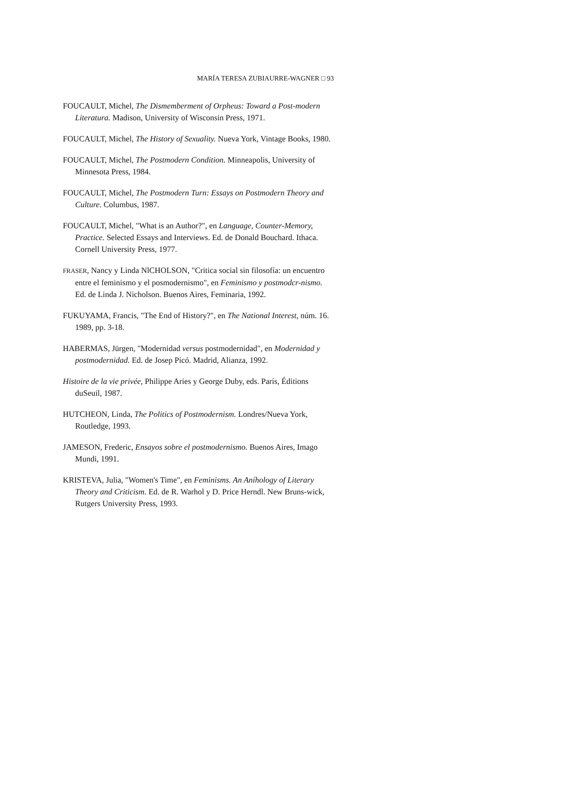MARÍA TERESA ZUBIAURRE-WAGNER □ 93
FOUCAULT, Michel, The Dismemberment of Orpheus: Toward a Post-modern Literatura. Madison, University of Wisconsin Press, 1971.
FOUCAULT, Michel, The History of Sexuality. Nueva York, Vintage Books, 1980.
FOUCAULT, Michel, The Postmodern Condition. Minneapolis, University of Minnesota Press, 1984.
FOUCAULT, Michel, The Postmodern Turn: Essays on Postmodern Theory and Culture. Columbus, 1987.
FOUCAULT, Michel, "What is an Author?", en Language, Counter-Memory, Practice. Selected Essays and Interviews. Ed. de Donald Bouchard. Ithaca. Cornell University Press, 1977.
FRASER, Nancy y Linda NlCHOLSON, "Critica social sin filosofía: un encuentro entre el feminismo y el posmodernismo", en Feminismo y postmodcr-nismo. Ed. de Linda J. Nicholson. Buenos Aires, Feminaria, 1992.
FUKUYAMA, Francis, "The End of History?", en The National Interest, núm. 16. 1989, pp. 3-18.
HABERMAS, Jürgen, "Modernidad versus postmodernidad", en Modernidad y postmodernidad. Ed. de Josep Picó. Madrid, Alianza, 1992.
Histoire de la vie privée, Philippe Aries y George Duby, eds. París, Éditions duSeuil, 1987.
HUTCHEON, Linda, The Politics of Postmodernism. Londres/Nueva York, Routledge, 1993.
JAMESON, Frederic, Ensayos sobre el postmodernismo. Buenos Aires, Imago Mundi, 1991.
KRISTEVA, Julia, "Women's Time", en Feminisms. An Aníhology of Literary Theory and Criticism. Ed. de R. Warhol y D. Price Herndl. New Bruns-wick, Rutgers University Press, 1993.